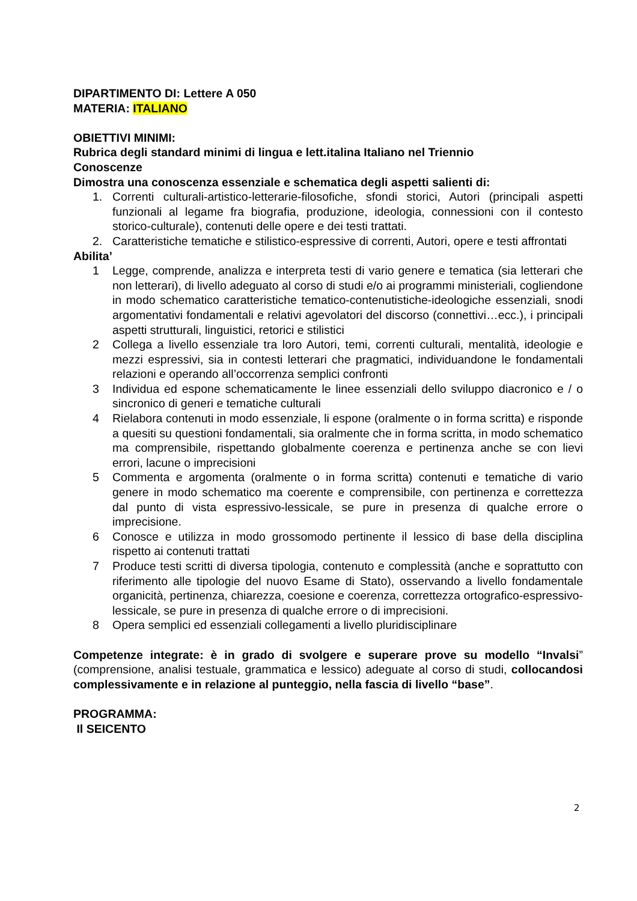DIPARTIMENTO DI: Lettere A 050
MATERIA: ITALIANO
OBIETTIVI MINIMI:
Rubrica degli standard minimi di lingua e lett.italina Italiano nel Triennio
Conoscenze
Dimostra una conoscenza essenziale e schematica degli aspetti salienti di:
1. Correnti culturali-artistico-letterarie-filosofiche, sfondi storici, Autori (principali aspetti funzionali al legame fra biografia, produzione, ideologia, connessioni con il contesto storico-culturale), contenuti delle opere e dei testi trattati.
2. Caratteristiche tematiche e stilistico-espressive di correnti, Autori, opere e testi affrontati
Abilita’
1 Legge, comprende, analizza e interpreta testi di vario genere e tematica (sia letterari che non letterari), di livello adeguato al corso di studi e/o ai programmi ministeriali, cogliendone in modo schematico caratteristiche tematico-contenutistiche-ideologiche essenziali, snodi argomentativi fondamentali e relativi agevolatori del discorso (connettivi…ecc.), i principali aspetti strutturali, linguistici, retorici e stilistici
2 Collega a livello essenziale tra loro Autori, temi, correnti culturali, mentalità, ideologie e mezzi espressivi, sia in contesti letterari che pragmatici, individuandone le fondamentali relazioni e operando all’occorrenza semplici confronti
3 Individua ed espone schematicamente le linee essenziali dello sviluppo diacronico e / o sincronico di generi e tematiche culturali
4 Rielabora contenuti in modo essenziale, li espone (oralmente o in forma scritta) e risponde a quesiti su questioni fondamentali, sia oralmente che in forma scritta, in modo schematico ma comprensibile, rispettando globalmente coerenza e pertinenza anche se con lievi errori, lacune o imprecisioni
5 Commenta e argomenta (oralmente o in forma scritta) contenuti e tematiche di vario genere in modo schematico ma coerente e comprensibile, con pertinenza e correttezza dal punto di vista espressivo-lessicale, se pure in presenza di qualche errore o imprecisione.
6 Conosce e utilizza in modo grossomodo pertinente il lessico di base della disciplina rispetto ai contenuti trattati
7 Produce testi scritti di diversa tipologia, contenuto e complessità (anche e soprattutto con riferimento alle tipologie del nuovo Esame di Stato), osservando a livello fondamentale organicità, pertinenza, chiarezza, coesione e coerenza, correttezza ortografico-espressivo-lessicale, se pure in presenza di qualche errore o di imprecisioni.
8 Opera semplici ed essenziali collegamenti a livello pluridisciplinare
Competenze integrate: è in grado di svolgere e superare prove su modello “Invalsi” (comprensione, analisi testuale, grammatica e lessico) adeguate al corso di studi, collocandosi complessivamente e in relazione al punteggio, nella fascia di livello “base”.
PROGRAMMA:
Il SEICENTO
2